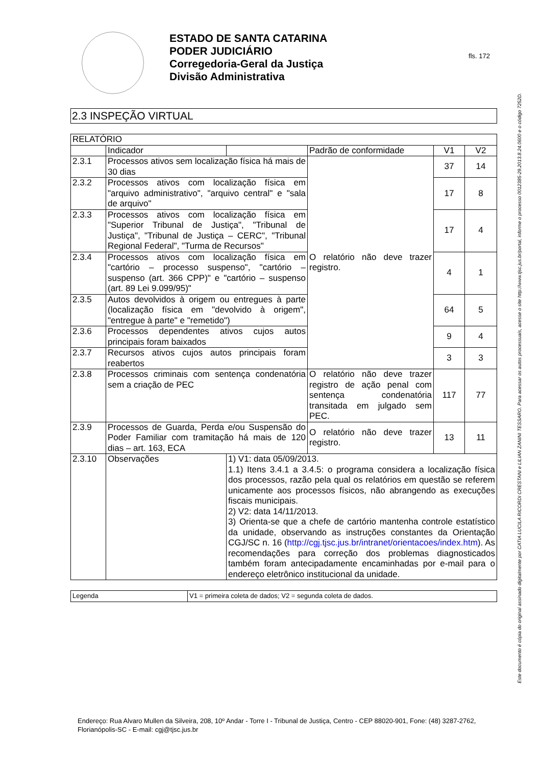ESTADO DE SANTA CATARINA
PODER JUDICIÁRIO
Corregedoria-Geral da Justiça
Divisão Administrativa
fls. 172
Este documento é cópia do original assinado digitalmente por CATIA LUCILA RICORDI CRESTANI e LILIAN ZANINI TESSARO. Para acessar os autos processuais, acesse o site http://www.tjsc.jus.br/portal, informe o processo 0012385-29.2013.8.24.0600 e o código 7252D.
2.3 INSPEÇÃO VIRTUAL
| RELATÓRIO | | | | | |
| | Indicador | | Padrão de conformidade | V1 | V2 |
| 2.3.1 | Processos ativos sem localização física há mais de 30 dias | | O relatório não deve trazer registro. | 37 | 14 |
| 2.3.2 | Processos ativos com localização física em "arquivo administrativo", "arquivo central" e "sala de arquivo" | | | 17 | 8 |
| 2.3.3 | Processos ativos com localização física em "Superior Tribunal de Justiça", "Tribunal de Justiça", "Tribunal de Justiça – CERC", "Tribunal Regional Federal", "Turma de Recursos" | | | 17 | 4 |
| 2.3.4 | Processos ativos com localização física em "cartório – processo suspenso", "cartório – suspenso (art. 366 CPP)" e "cartório – suspenso (art. 89 Lei 9.099/95)" | | | 4 | 1 |
| 2.3.5 | Autos devolvidos à origem ou entregues à parte (localização física em "devolvido à origem", "entregue à parte" e "remetido") | | | 64 | 5 |
| 2.3.6 | Processos dependentes ativos cujos autos principais foram baixados | | | 9 | 4 |
| 2.3.7 | Recursos ativos cujos autos principais foram reabertos | | | 3 | 3 |
| 2.3.8 | Processos criminais com sentença condenatória sem a criação de PEC | | O relatório não deve trazer registro de ação penal com sentença condenatória transitada em julgado sem PEC. | 117 | 77 |
| 2.3.9 | Processos de Guarda, Perda e/ou Suspensão do Poder Familiar com tramitação há mais de 120 dias – art. 163, ECA | | O relatório não deve trazer registro. | 13 | 11 |
| 2.3.10 | Observações | 1) V1: data 05/09/2013. 1.1) Itens 3.4.1 a 3.4.5: o programa considera a localização física dos processos, razão pela qual os relatórios em questão se referem unicamente aos processos físicos, não abrangendo as execuções fiscais municipais. 2) V2: data 14/11/2013. 3) Orienta-se que a chefe de cartório mantenha controle estatístico da unidade, observando as instruções constantes da Orientação CGJ/SC n. 16 ( http://cgj.tjsc.jus.br/intranet/orientacoes/index.htm ). As recomendações para correção dos problemas diagnosticados também foram antecipadamente encaminhadas por e-mail para o endereço eletrônico institucional da unidade. | | | |
| Legenda | V1 = primeira coleta de dados; V2 = segunda coleta de dados. |
Endereço: Rua Alvaro Mullen da Silveira, 208, 10º Andar - Torre I - Tribunal de Justiça, Centro - CEP 88020-901, Fone: (48) 3287-2762, Florianópolis-SC - E-mail: cgj@tjsc.jus.br